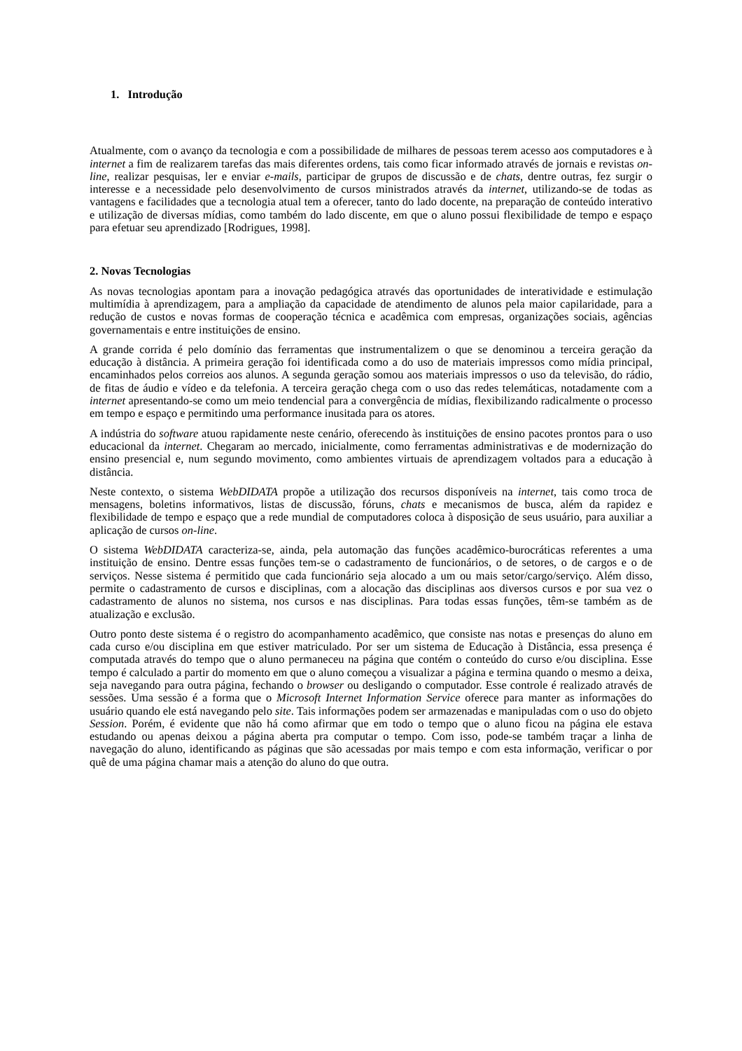1. Introdução
Atualmente, com o avanço da tecnologia e com a possibilidade de milhares de pessoas terem acesso aos computadores e à internet a fim de realizarem tarefas das mais diferentes ordens, tais como ficar informado através de jornais e revistas on-line, realizar pesquisas, ler e enviar e-mails, participar de grupos de discussão e de chats, dentre outras, fez surgir o interesse e a necessidade pelo desenvolvimento de cursos ministrados através da internet, utilizando-se de todas as vantagens e facilidades que a tecnologia atual tem a oferecer, tanto do lado docente, na preparação de conteúdo interativo e utilização de diversas mídias, como também do lado discente, em que o aluno possui flexibilidade de tempo e espaço para efetuar seu aprendizado [Rodrigues, 1998].
2. Novas Tecnologias
As novas tecnologias apontam para a inovação pedagógica através das oportunidades de interatividade e estimulação multimídia à aprendizagem, para a ampliação da capacidade de atendimento de alunos pela maior capilaridade, para a redução de custos e novas formas de cooperação técnica e acadêmica com empresas, organizações sociais, agências governamentais e entre instituições de ensino.
A grande corrida é pelo domínio das ferramentas que instrumentalizem o que se denominou a terceira geração da educação à distância. A primeira geração foi identificada como a do uso de materiais impressos como mídia principal, encaminhados pelos correios aos alunos. A segunda geração somou aos materiais impressos o uso da televisão, do rádio, de fitas de áudio e vídeo e da telefonia. A terceira geração chega com o uso das redes telemáticas, notadamente com a internet apresentando-se como um meio tendencial para a convergência de mídias, flexibilizando radicalmente o processo em tempo e espaço e permitindo uma performance inusitada para os atores.
A indústria do software atuou rapidamente neste cenário, oferecendo às instituições de ensino pacotes prontos para o uso educacional da internet. Chegaram ao mercado, inicialmente, como ferramentas administrativas e de modernização do ensino presencial e, num segundo movimento, como ambientes virtuais de aprendizagem voltados para a educação à distância.
Neste contexto, o sistema WebDIDATA propõe a utilização dos recursos disponíveis na internet, tais como troca de mensagens, boletins informativos, listas de discussão, fóruns, chats e mecanismos de busca, além da rapidez e flexibilidade de tempo e espaço que a rede mundial de computadores coloca à disposição de seus usuário, para auxiliar a aplicação de cursos on-line.
O sistema WebDIDATA caracteriza-se, ainda, pela automação das funções acadêmico-burocráticas referentes a uma instituição de ensino. Dentre essas funções tem-se o cadastramento de funcionários, o de setores, o de cargos e o de serviços. Nesse sistema é permitido que cada funcionário seja alocado a um ou mais setor/cargo/serviço. Além disso, permite o cadastramento de cursos e disciplinas, com a alocação das disciplinas aos diversos cursos e por sua vez o cadastramento de alunos no sistema, nos cursos e nas disciplinas. Para todas essas funções, têm-se também as de atualização e exclusão.
Outro ponto deste sistema é o registro do acompanhamento acadêmico, que consiste nas notas e presenças do aluno em cada curso e/ou disciplina em que estiver matriculado. Por ser um sistema de Educação à Distância, essa presença é computada através do tempo que o aluno permaneceu na página que contém o conteúdo do curso e/ou disciplina. Esse tempo é calculado a partir do momento em que o aluno começou a visualizar a página e termina quando o mesmo a deixa, seja navegando para outra página, fechando o browser ou desligando o computador. Esse controle é realizado através de sessões. Uma sessão é a forma que o Microsoft Internet Information Service oferece para manter as informações do usuário quando ele está navegando pelo site. Tais informações podem ser armazenadas e manipuladas com o uso do objeto Session. Porém, é evidente que não há como afirmar que em todo o tempo que o aluno ficou na página ele estava estudando ou apenas deixou a página aberta pra computar o tempo. Com isso, pode-se também traçar a linha de navegação do aluno, identificando as páginas que são acessadas por mais tempo e com esta informação, verificar o por quê de uma página chamar mais a atenção do aluno do que outra.